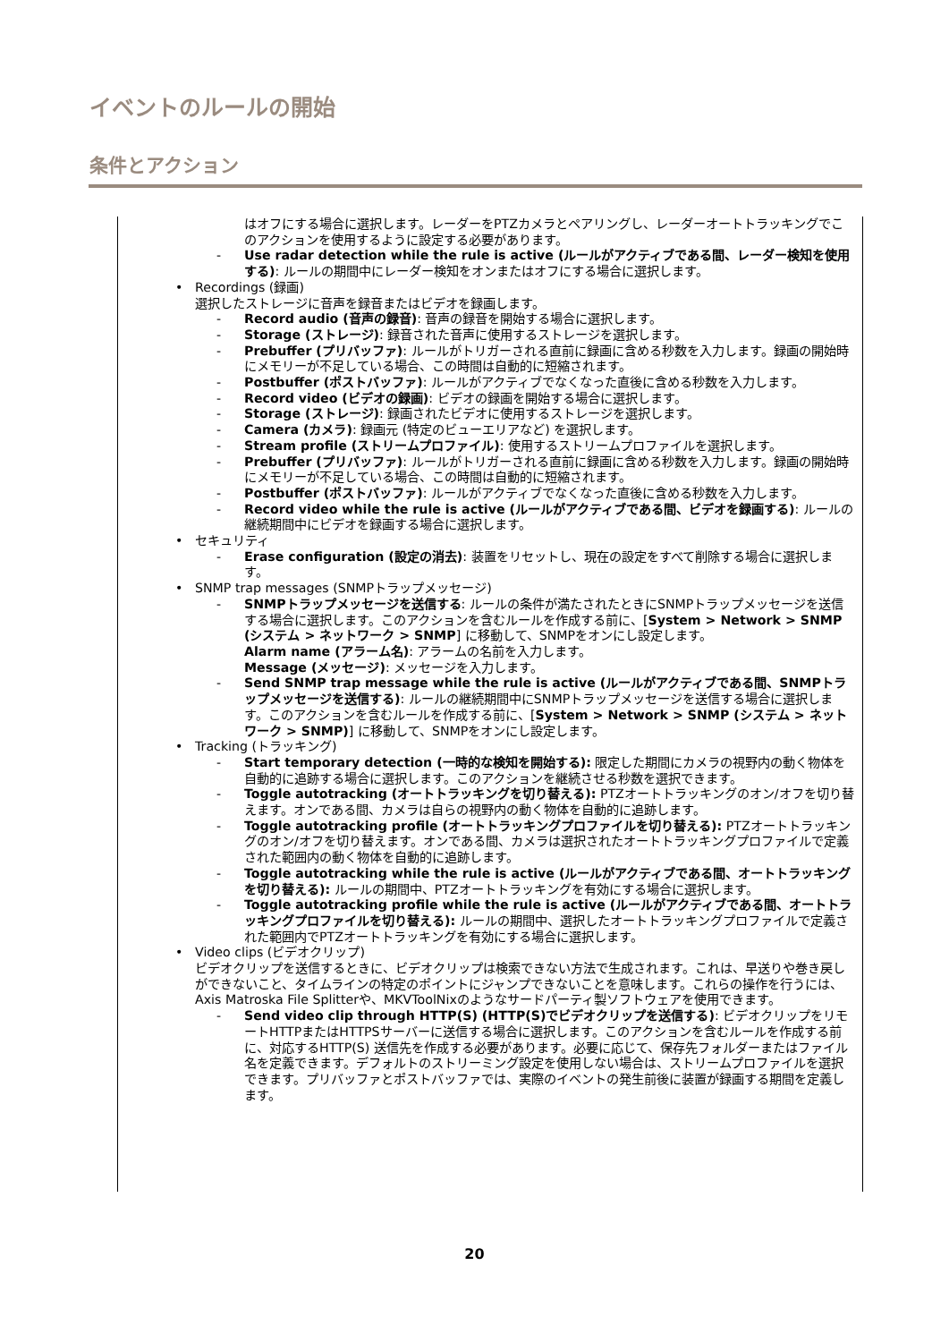イベントのルールの開始
条件とアクション
はオフにする場合に選択します。レーダーをPTZカメラとペアリングし、レーダーオートトラッキングでこのアクションを使用するように設定する必要があります。
- Use radar detection while the rule is active (ルールがアクティブである間、レーダー検知を使用する): ルールの期間中にレーダー検知をオンまたはオフにする場合に選択します。
• Recordings (録画)
選択したストレージに音声を録音またはビデオを録画します。
- Record audio (音声の録音): 音声の録音を開始する場合に選択します。
- Storage (ストレージ): 録音された音声に使用するストレージを選択します。
- Prebuffer (プリバッファ): ルールがトリガーされる直前に録画に含める秒数を入力します。録画の開始時にメモリーが不足している場合、この時間は自動的に短縮されます。
- Postbuffer (ポストバッファ): ルールがアクティブでなくなった直後に含める秒数を入力します。
- Record video (ビデオの録画): ビデオの録画を開始する場合に選択します。
- Storage (ストレージ): 録画されたビデオに使用するストレージを選択します。
- Camera (カメラ): 録画元 (特定のビューエリアなど) を選択します。
- Stream profile (ストリームプロファイル): 使用するストリームプロファイルを選択します。
- Prebuffer (プリバッファ): ルールがトリガーされる直前に録画に含める秒数を入力します。録画の開始時にメモリーが不足している場合、この時間は自動的に短縮されます。
- Postbuffer (ポストバッファ): ルールがアクティブでなくなった直後に含める秒数を入力します。
- Record video while the rule is active (ルールがアクティブである間、ビデオを録画する): ルールの継続期間中にビデオを録画する場合に選択します。
• セキュリティ
- Erase configuration (設定の消去): 装置をリセットし、現在の設定をすべて削除する場合に選択します。
• SNMP trap messages (SNMPトラップメッセージ)
- SNMPトラップメッセージを送信する: ルールの条件が満たされたときにSNMPトラップメッセージを送信する場合に選択します。このアクションを含むルールを作成する前に、[System > Network > SNMP (システム > ネットワーク > SNMP] に移動して、SNMPをオンにし設定します。
Alarm name (アラーム名): アラームの名前を入力します。
Message (メッセージ): メッセージを入力します。
- Send SNMP trap message while the rule is active (ルールがアクティブである間、SNMPトラップメッセージを送信する): ルールの継続期間中にSNMPトラップメッセージを送信する場合に選択します。このアクションを含むルールを作成する前に、[System > Network > SNMP (システム > ネットワーク > SNMP)] に移動して、SNMPをオンにし設定します。
• Tracking (トラッキング)
- Start temporary detection (一時的な検知を開始する): 限定した期間にカメラの視野内の動く物体を自動的に追跡する場合に選択します。このアクションを継続させる秒数を選択できます。
- Toggle autotracking (オートトラッキングを切り替える): PTZオートトラッキングのオン/オフを切り替えます。オンである間、カメラは自らの視野内の動く物体を自動的に追跡します。
- Toggle autotracking profile (オートトラッキングプロファイルを切り替える): PTZオートトラッキングのオン/オフを切り替えます。オンである間、カメラは選択されたオートトラッキングプロファイルで定義された範囲内の動く物体を自動的に追跡します。
- Toggle autotracking while the rule is active (ルールがアクティブである間、オートトラッキングを切り替える): ルールの期間中、PTZオートトラッキングを有効にする場合に選択します。
- Toggle autotracking profile while the rule is active (ルールがアクティブである間、オートトラッキングプロファイルを切り替える): ルールの期間中、選択したオートトラッキングプロファイルで定義された範囲内でPTZオートトラッキングを有効にする場合に選択します。
• Video clips (ビデオクリップ)
ビデオクリップを送信するときに、ビデオクリップは検索できない方法で生成されます。これは、早送りや巻き戻しができないこと、タイムラインの特定のポイントにジャンプできないことを意味します。これらの操作を行うには、Axis Matroska File Splitterや、MKVToolNixのようなサードパーティ製ソフトウェアを使用できます。
- Send video clip through HTTP(S) (HTTP(S)でビデオクリップを送信する): ビデオクリップをリモートHTTPまたはHTTPSサーバーに送信する場合に選択します。このアクションを含むルールを作成する前に、対応するHTTP(S) 送信先を作成する必要があります。必要に応じて、保存先フォルダーまたはファイル名を定義できます。デフォルトのストリーミング設定を使用しない場合は、ストリームプロファイルを選択できます。プリバッファとポストバッファでは、実際のイベントの発生前後に装置が録画する期間を定義します。
20